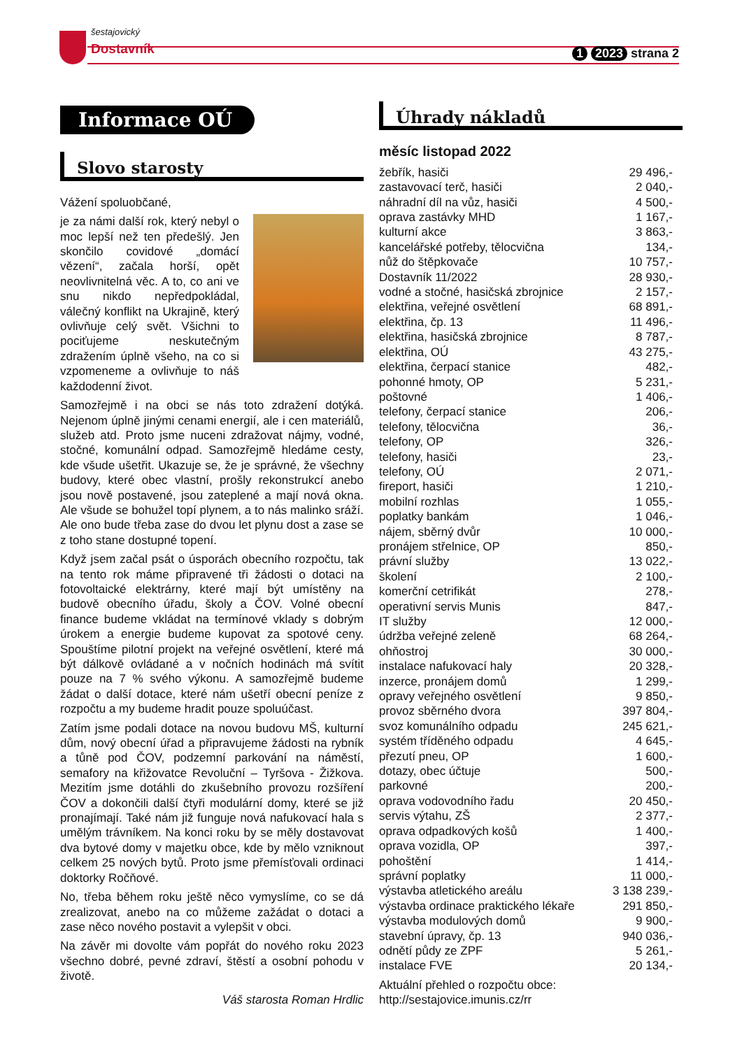šestajovický
Dostavník
1 2023 strana 2
Informace OÚ
Slovo starosty
Vážení spoluobčané,
je za námi další rok, který nebyl o moc lepší než ten předešlý. Jen skončilo covidové „domácí vězení“, začala horší, opět neovlivnitelná věc. A to, co ani ve snu nikdo nepředpokládal, válečný konflikt na Ukrajině, který ovlivňuje celý svět. Všichni to pociťujeme neskutečným zdražením úplně všeho, na co si vzpomeneme a ovlivňuje to náš každodenní život.
Samozřejmě i na obci se nás toto zdražení dotýká. Nejenom úplně jinými cenami energií, ale i cen materiálů, služeb atd. Proto jsme nuceni zdražovat nájmy, vodné, stočné, komunální odpad. Samozřejmě hledáme cesty, kde všude ušetřit. Ukazuje se, že je správné, že všechny budovy, které obec vlastní, prošly rekonstrukcí anebo jsou nově postavené, jsou zateplené a mají nová okna. Ale všude se bohužel topí plynem, a to nás malinko sráží. Ale ono bude třeba zase do dvou let plynu dost a zase se z toho stane dostupné topení.
Když jsem začal psát o úsporách obecního rozpočtu, tak na tento rok máme připravené tři žádosti o dotaci na fotovoltaické elektrárny, které mají být umístěny na budově obecního úřadu, školy a ČOV. Volné obecní finance budeme vkládat na termínové vklady s dobrým úrokem a energie budeme kupovat za spotové ceny. Spouštíme pilotní projekt na veřejné osvětlení, které má být dálkově ovládané a v nočních hodinách má svítit pouze na 7 % svého výkonu. A samozřejmě budeme žádat o další dotace, které nám ušetří obecní peníze z rozpočtu a my budeme hradit pouze spoluúčast.
Zatím jsme podali dotace na novou budovu MŠ, kulturní dům, nový obecní úřad a připravujeme žádosti na rybník a tůně pod ČOV, podzemní parkování na náměstí, semafory na křižovatce Revoluční – Tyršova - Žižkova. Mezitím jsme dotáhli do zkušebního provozu rozšíření ČOV a dokončili další čtyři modulární domy, které se již pronajímají. Také nám již funguje nová nafukovací hala s umělým trávníkem. Na konci roku by se měly dostavovat dva bytové domy v majetku obce, kde by mělo vzniknout celkem 25 nových bytů. Proto jsme přemísťovali ordinaci doktorky Ročňové.
No, třeba během roku ještě něco vymyslíme, co se dá zrealizovat, anebo na co můžeme zažádat o dotaci a zase něco nového postavit a vylepšit v obci.
Na závěr mi dovolte vám popřát do nového roku 2023 všechno dobré, pevné zdraví, štěstí a osobní pohodu v životě.
Váš starosta Roman Hrdlic
Úhrady nákladů
měsíc listopad 2022
| žebřík, hasiči | 29 496,- |
| zastavovací terč, hasiči | 2 040,- |
| náhradní díl na vůz, hasiči | 4 500,- |
| oprava zastávky MHD | 1 167,- |
| kulturní akce | 3 863,- |
| kancelářské potřeby, tělocvična | 134,- |
| nůž do štěpkovače | 10 757,- |
| Dostavník 11/2022 | 28 930,- |
| vodné a stočné, hasičská zbrojnice | 2 157,- |
| elektřina, veřejné osvětlení | 68 891,- |
| elektřina, čp. 13 | 11 496,- |
| elektřina, hasičská zbrojnice | 8 787,- |
| elektřina, OÚ | 43 275,- |
| elektřina, čerpací stanice | 482,- |
| pohonné hmoty, OP | 5 231,- |
| poštovné | 1 406,- |
| telefony, čerpací stanice | 206,- |
| telefony, tělocvična | 36,- |
| telefony, OP | 326,- |
| telefony, hasiči | 23,- |
| telefony, OÚ | 2 071,- |
| fireport, hasiči | 1 210,- |
| mobilní rozhlas | 1 055,- |
| poplatky bankám | 1 046,- |
| nájem, sběrný dvůr | 10 000,- |
| pronájem střelnice, OP | 850,- |
| právní služby | 13 022,- |
| školení | 2 100,- |
| komerční cetrifikát | 278,- |
| operativní servis Munis | 847,- |
| IT služby | 12 000,- |
| údržba veřejné zeleně | 68 264,- |
| ohňostroj | 30 000,- |
| instalace nafukovací haly | 20 328,- |
| inzerce, pronájem domů | 1 299,- |
| opravy veřejného osvětlení | 9 850,- |
| provoz sběrného dvora | 397 804,- |
| svoz komunálního odpadu | 245 621,- |
| systém tříděného odpadu | 4 645,- |
| přezutí pneu, OP | 1 600,- |
| dotazy, obec účtuje | 500,- |
| parkovné | 200,- |
| oprava vodovodního řadu | 20 450,- |
| servis výtahu, ZŠ | 2 377,- |
| oprava odpadkových košů | 1 400,- |
| oprava vozidla, OP | 397,- |
| pohoštění | 1 414,- |
| správní poplatky | 11 000,- |
| výstavba atletického areálu | 3 138 239,- |
| výstavba ordinace praktického lékaře | 291 850,- |
| výstavba modulových domů | 9 900,- |
| stavební úpravy, čp. 13 | 940 036,- |
| odnětí půdy ze ZPF | 5 261,- |
| instalace FVE | 20 134,- |
Aktuální přehled o rozpočtu obce:
http://sestajovice.imunis.cz/rr